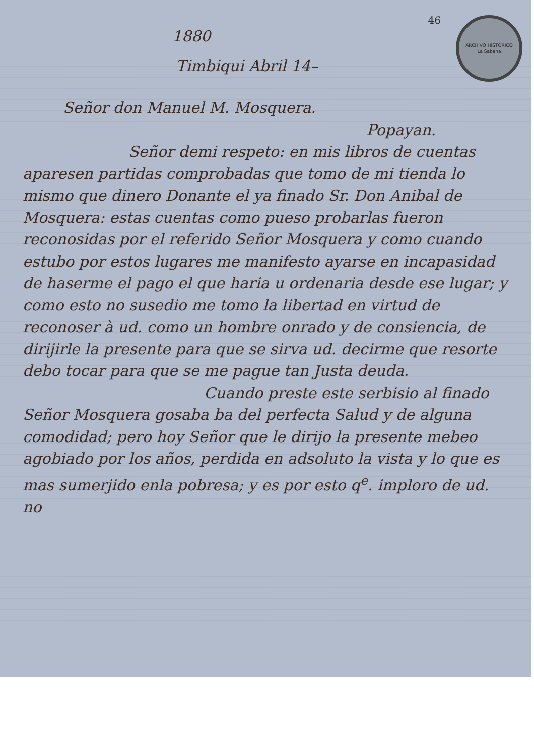46
ARCHIVO HISTÓRICO
La Sabana
1880
Timbiqui Abril 14–
Señor don Manuel M. Mosquera.
Popayan.
Señor demi respeto: en mis libros de cuentas aparesen partidas comprobadas que tomo de mi tienda lo mismo que dinero Donante el ya finado Sr. Don Anibal de Mosquera: estas cuentas como pueso probarlas fueron reconosidas por el referido Señor Mosquera y como cuando estubo por estos lugares me manifesto ayarse en incapasidad de haserme el pago el que haria u ordenaria desde ese lugar; y como esto no susedio me tomo la libertad en virtud de reconoser à ud. como un hombre onrado y de consiencia, de dirijirle la presente para que se sirva ud. decirme que resorte debo tocar para que se me pague tan Justa deuda.
Cuando preste este serbisio al finado Señor Mosquera gosaba ba del perfecta Salud y de alguna comodidad; pero hoy Señor que le dirijo la presente mebeo agobiado por los años, perdida en adsoluto la vista y lo que es mas sumerjido enla pobresa; y es por esto q<sup>e</sup>. imploro de ud. no